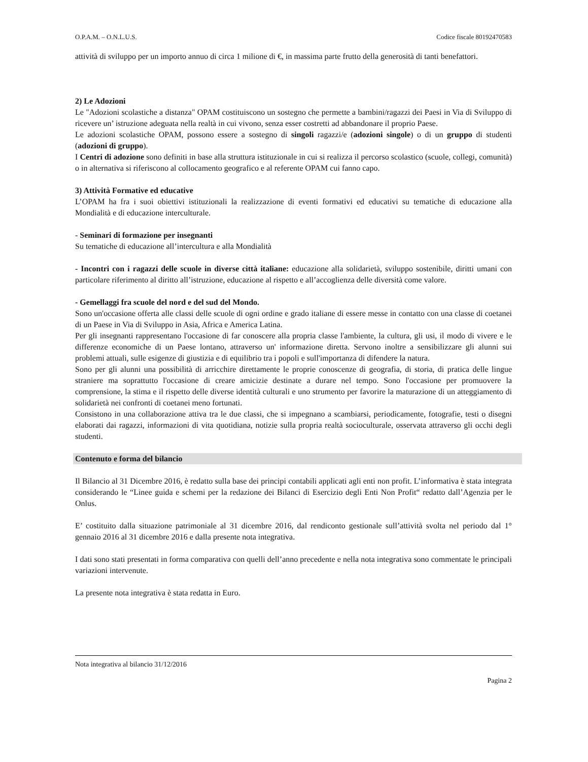O.P.A.M. – O.N.L.U.S. Codice fiscale 80192470583
attività di sviluppo per un importo annuo di circa 1 milione di €, in massima parte frutto della generosità di tanti benefattori.
2) Le Adozioni
Le "Adozioni scolastiche a distanza" OPAM costituiscono un sostegno che permette a bambini/ragazzi dei Paesi in Via di Sviluppo di ricevere un’ istruzione adeguata nella realtà in cui vivono, senza esser costretti ad abbandonare il proprio Paese.
Le adozioni scolastiche OPAM, possono essere a sostegno di singoli ragazzi/e (adozioni singole) o di un gruppo di studenti (adozioni di gruppo).
I Centri di adozione sono definiti in base alla struttura istituzionale in cui si realizza il percorso scolastico (scuole, collegi, comunità) o in alternativa si riferiscono al collocamento geografico e al referente OPAM cui fanno capo.
3) Attività Formative ed educative
L’OPAM ha fra i suoi obiettivi istituzionali la realizzazione di eventi formativi ed educativi su tematiche di educazione alla Mondialità e di educazione interculturale.
- Seminari di formazione per insegnanti
Su tematiche di educazione all’intercultura e alla Mondialità
- Incontri con i ragazzi delle scuole in diverse città italiane: educazione alla solidarietà, sviluppo sostenibile, diritti umani con particolare riferimento al diritto all’istruzione, educazione al rispetto e all’accoglienza delle diversità come valore.
- Gemellaggi fra scuole del nord e del sud del Mondo.
Sono un'occasione offerta alle classi delle scuole di ogni ordine e grado italiane di essere messe in contatto con una classe di coetanei di un Paese in Via di Sviluppo in Asia, Africa e America Latina.
Per gli insegnanti rappresentano l'occasione di far conoscere alla propria classe l'ambiente, la cultura, gli usi, il modo di vivere e le differenze economiche di un Paese lontano, attraverso un' informazione diretta. Servono inoltre a sensibilizzare gli alunni sui problemi attuali, sulle esigenze di giustizia e di equilibrio tra i popoli e sull'importanza di difendere la natura.
Sono per gli alunni una possibilità di arricchire direttamente le proprie conoscenze di geografia, di storia, di pratica delle lingue straniere ma soprattutto l'occasione di creare amicizie destinate a durare nel tempo. Sono l'occasione per promuovere la comprensione, la stima e il rispetto delle diverse identità culturali e uno strumento per favorire la maturazione di un atteggiamento di solidarietà nei confronti di coetanei meno fortunati.
Consistono in una collaborazione attiva tra le due classi, che si impegnano a scambiarsi, periodicamente, fotografie, testi o disegni elaborati dai ragazzi, informazioni di vita quotidiana, notizie sulla propria realtà socioculturale, osservata attraverso gli occhi degli studenti.
Contenuto e forma del bilancio
Il Bilancio al 31 Dicembre 2016, è redatto sulla base dei principi contabili applicati agli enti non profit. L’informativa è stata integrata considerando le “Linee guida e schemi per la redazione dei Bilanci di Esercizio degli Enti Non Profit“ redatto dall’Agenzia per le Onlus.
E’ costituito dalla situazione patrimoniale al 31 dicembre 2016, dal rendiconto gestionale sull’attività svolta nel periodo dal 1° gennaio 2016 al 31 dicembre 2016 e dalla presente nota integrativa.
I dati sono stati presentati in forma comparativa con quelli dell’anno precedente e nella nota integrativa sono commentate le principali variazioni intervenute.
La presente nota integrativa è stata redatta in Euro.
Nota integrativa al bilancio 31/12/2016
Pagina 2